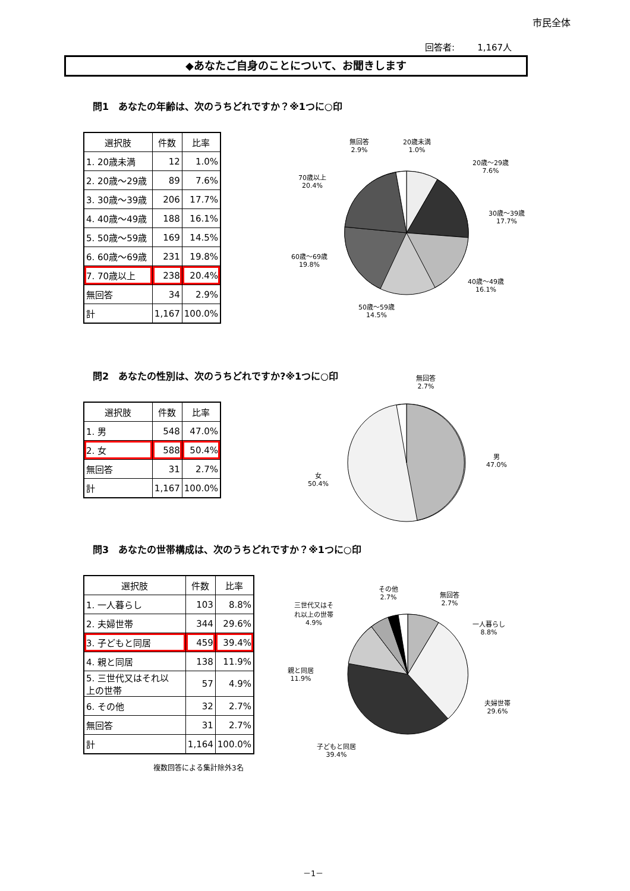市民全体
回答者: 1,167人
◆あなたご自身のことについて、お聞きします
問1　あなたの年齢は、次のうちどれですか？※1つに○印
| 選択肢 | 件数 | 比率 |
| --- | --- | --- |
| 1. 20歳未満 | 12 | 1.0% |
| 2. 20歳～29歳 | 89 | 7.6% |
| 3. 30歳～39歳 | 206 | 17.7% |
| 4. 40歳～49歳 | 188 | 16.1% |
| 5. 50歳～59歳 | 169 | 14.5% |
| 6. 60歳～69歳 | 231 | 19.8% |
| 7. 70歳以上 | 238 | 20.4% |
| 無回答 | 34 | 2.9% |
| 計 | 1,167 | 100.0% |
無回答
2.9%
20歳未満
1.0%
20歳～29歳
7.6%
30歳～39歳
17.7%
40歳～49歳
16.1%
50歳～59歳
14.5%
60歳～69歳
19.8%
70歳以上
20.4%
問2　あなたの性別は、次のうちどれですか?※1つに○印
| 選択肢 | 件数 | 比率 |
| --- | --- | --- |
| 1. 男 | 548 | 47.0% |
| 2. 女 | 588 | 50.4% |
| 無回答 | 31 | 2.7% |
| 計 | 1,167 | 100.0% |
無回答
2.7%
男
47.0%
女
50.4%
問3　あなたの世帯構成は、次のうちどれですか？※1つに○印
| 選択肢 | 件数 | 比率 |
| --- | --- | --- |
| 1. 一人暮らし | 103 | 8.8% |
| 2. 夫婦世帯 | 344 | 29.6% |
| 3. 子どもと同居 | 459 | 39.4% |
| 4. 親と同居 | 138 | 11.9% |
| 5. 三世代又はそれ以 上の世帯 | 57 | 4.9% |
| 6. その他 | 32 | 2.7% |
| 無回答 | 31 | 2.7% |
| 計 | 1,164 | 100.0% |
複数回答による集計除外3名
その他
2.7%
無回答
2.7%
三世代又はそ
れ以上の世帯
4.9%
一人暮らし
8.8%
親と同居
11.9%
夫婦世帯
29.6%
子どもと同居
39.4%
－1－